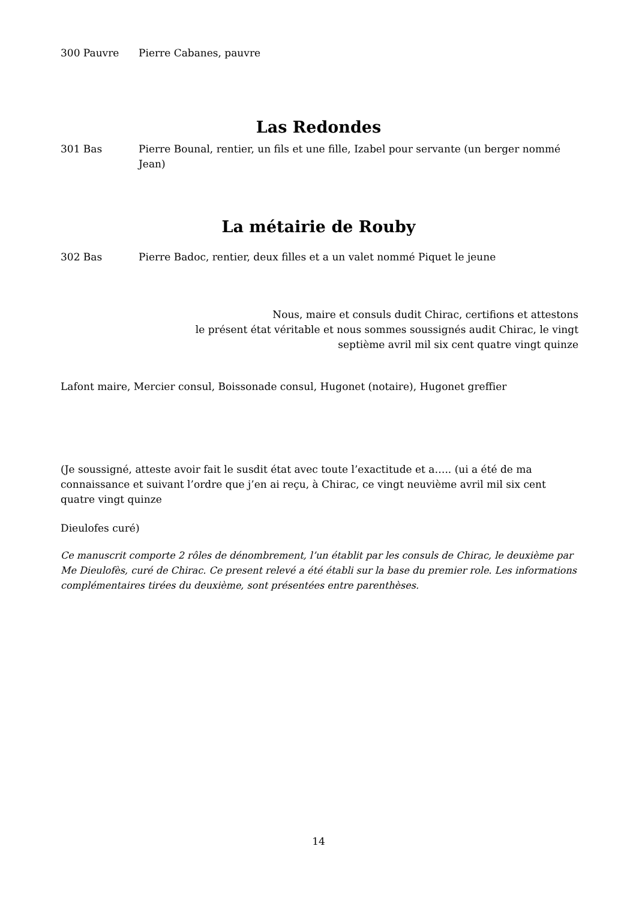300 Pauvre Pierre Cabanes, pauvre
Las Redondes
301 Bas Pierre Bounal, rentier, un fils et une fille, Izabel pour servante (un berger nommé Jean)
La métairie de Rouby
302 Bas Pierre Badoc, rentier, deux filles et a un valet nommé Piquet le jeune
Nous, maire et consuls dudit Chirac, certifions et attestons
le présent état véritable et nous sommes soussignés audit Chirac, le vingt
septième avril mil six cent quatre vingt quinze
Lafont maire, Mercier consul, Boissonade consul, Hugonet (notaire), Hugonet greffier
(Je soussigné, atteste avoir fait le susdit état avec toute l’exactitude et a….. (ui a été de ma connaissance et suivant l’ordre que j’en ai reçu, à Chirac, ce vingt neuvième avril mil six cent quatre vingt quinze
Dieulofes curé)
Ce manuscrit comporte 2 rôles de dénombrement, l’un établit par les consuls de Chirac, le deuxième par Me Dieulofès, curé de Chirac. Ce present relevé a été établi sur la base du premier role. Les informations complémentaires tirées du deuxième, sont présentées entre parenthèses.
14